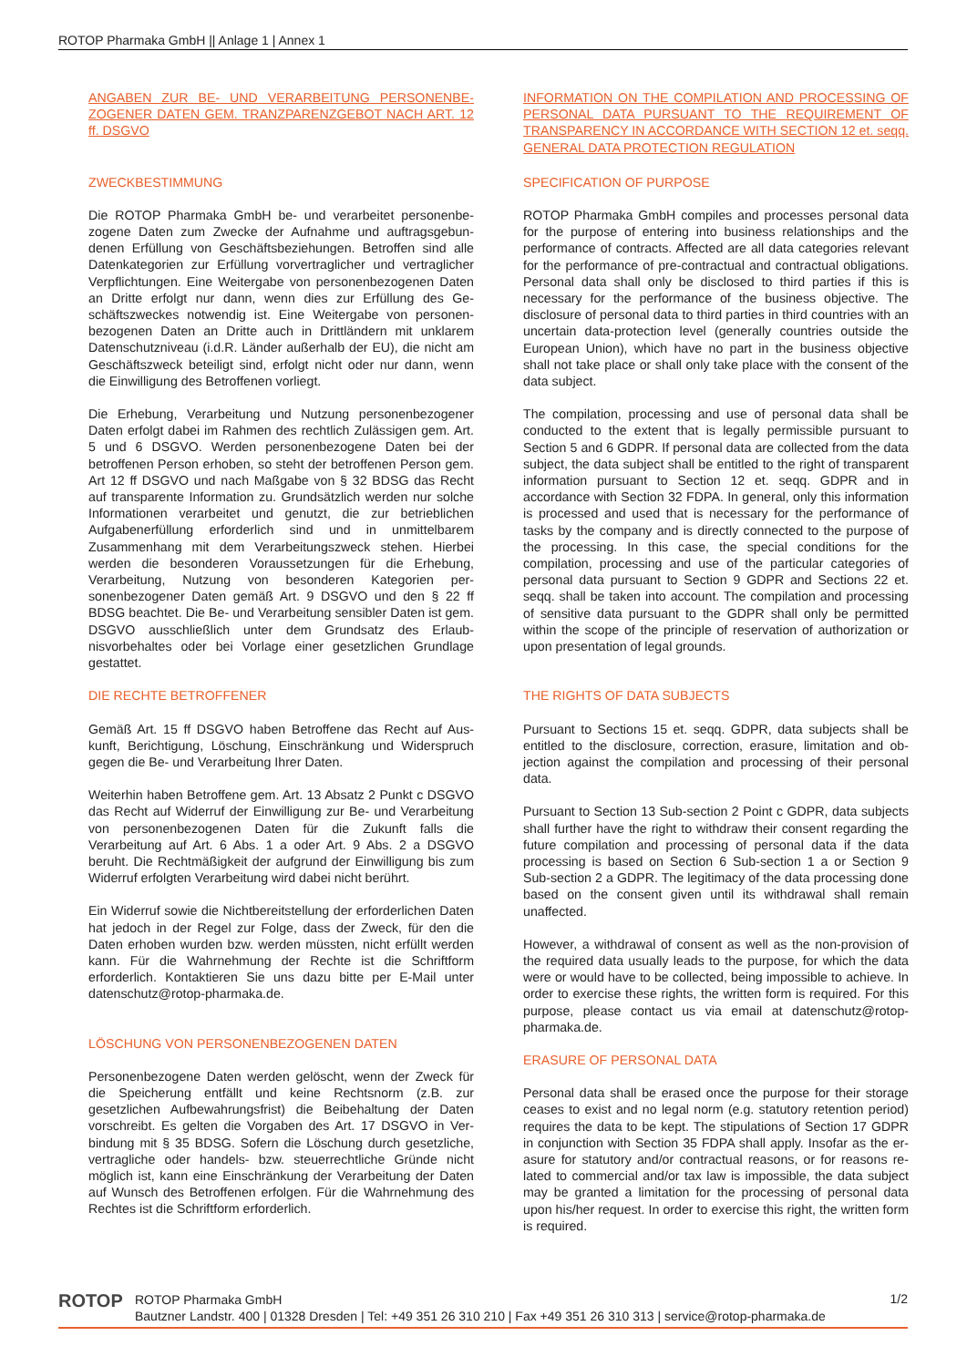ROTOP Pharmaka GmbH || Anlage 1 | Annex 1
ANGABEN ZUR BE- UND VERARBEITUNG PERSONENBE­ZOGENER DATEN GEM. TRANZPARENZGEBOT NACH ART. 12 ff. DSGVO
ZWECKBESTIMMUNG
Die ROTOP Pharmaka GmbH be- und verarbeitet personenbe­zogene Daten zum Zwecke der Aufnahme und auftragsgebun­denen Erfüllung von Geschäftsbeziehungen. Betroffen sind alle Datenkategorien zur Erfüllung vorvertraglicher und vertraglicher Verpflichtungen. Eine Weitergabe von personenbezogenen Da­ten an Dritte erfolgt nur dann, wenn dies zur Erfüllung des Ge­schäftszweckes notwendig ist. Eine Weitergabe von personen­bezogenen Daten an Dritte auch in Drittländern mit unklarem Datenschutzniveau (i.d.R. Länder außerhalb der EU), die nicht am Geschäftszweck beteiligt sind, erfolgt nicht oder nur dann, wenn die Einwilligung des Betroffenen vorliegt.
Die Erhebung, Verarbeitung und Nutzung personenbezogener Daten erfolgt dabei im Rahmen des rechtlich Zulässigen gem. Art. 5 und 6 DSGVO. Werden personenbezogene Daten bei der betroffenen Person erhoben, so steht der betroffenen Person gem. Art 12 ff DSGVO und nach Maßgabe von § 32 BDSG das Recht auf transparente Information zu. Grundsätzlich werden nur solche Informationen verarbeitet und genutzt, die zur be­trieblichen Aufgabenerfüllung erforderlich sind und in unmittel­barem Zusammenhang mit dem Verarbeitungszweck stehen. Hierbei werden die besonderen Voraussetzungen für die Erhe­bung, Verarbeitung, Nutzung von besonderen Kategorien per­sonenbezogener Daten gemäß Art. 9 DSGVO und den § 22 ff BDSG beachtet. Die Be- und Verarbeitung sensibler Daten ist gem. DSGVO ausschließlich unter dem Grundsatz des Erlaub­nisvorbehaltes oder bei Vorlage einer gesetzlichen Grundlage gestattet.
DIE RECHTE BETROFFENER
Gemäß Art. 15 ff DSGVO haben Betroffene das Recht auf Aus­kunft, Berichtigung, Löschung, Einschränkung und Widerspruch gegen die Be- und Verarbeitung Ihrer Daten.
Weiterhin haben Betroffene gem. Art. 13 Absatz 2 Punkt c DSGVO das Recht auf Widerruf der Einwilligung zur Be- und Verarbeitung von personenbezogenen Daten für die Zukunft falls die Verarbeitung auf Art. 6 Abs. 1 a oder Art. 9 Abs. 2 a DSGVO beruht. Die Rechtmäßigkeit der aufgrund der Einwilli­gung bis zum Widerruf erfolgten Verarbeitung wird dabei nicht berührt.
Ein Widerruf sowie die Nichtbereitstellung der erforderlichen Daten hat jedoch in der Regel zur Folge, dass der Zweck, für den die Daten erhoben wurden bzw. werden müssten, nicht erfüllt werden kann. Für die Wahrnehmung der Rechte ist die Schriftform erforderlich. Kontaktieren Sie uns dazu bitte per E-Mail unter datenschutz@rotop-pharmaka.de.
LÖSCHUNG VON PERSONENBEZOGENEN DATEN
Personenbezogene Daten werden gelöscht, wenn der Zweck für die Speicherung entfällt und keine Rechtsnorm (z.B. zur gesetzlichen Aufbewahrungsfrist) die Beibehaltung der Daten vorschreibt. Es gelten die Vorgaben des Art. 17 DSGVO in Ver­bindung mit § 35 BDSG. Sofern die Löschung durch gesetz­liche, vertragliche oder handels- bzw. steuerrechtliche Gründe nicht möglich ist, kann eine Einschränkung der Verarbeitung der Daten auf Wunsch des Betroffenen erfolgen. Für die Wahrneh­mung des Rechtes ist die Schriftform erforderlich.
INFORMATION ON THE COMPILATION AND PROCESSING OF PERSONAL DATA PURSUANT TO THE REQUIREMENT OF TRANSPARENCY IN ACCORDANCE WITH SECTION 12 et. seqq. GENERAL DATA PROTECTION REGULATION
SPECIFICATION OF PURPOSE
ROTOP Pharmaka GmbH compiles and processes personal data for the purpose of entering into business relationships and the performance of contracts. Affected are all data categories rele­vant for the performance of pre-contractual and contractual obli­gations. Personal data shall only be disclosed to third parties if this is necessary for the performance of the business objective. The disclosure of personal data to third parties in third countries with an uncertain data-protection level (generally countries out­side the European Union), which have no part in the business objective shall not take place or shall only take place with the consent of the data subject.
The compilation, processing and use of personal data shall be conducted to the extent that is legally permissible pursuant to Section 5 and 6 GDPR. If personal data are collected from the data subject, the data subject shall be entitled to the right of transparent information pursuant to Section 12 et. seqq. GDPR and in accordance with Section 32 FDPA. In general, only this information is processed and used that is necessary for the per­formance of tasks by the company and is directly connected to the purpose of the processing. In this case, the special conditions for the compilation, processing and use of the particular catego­ries of personal data pursuant to Section 9 GDPR and Sections 22 et. seqq. shall be taken into account. The compilation and processing of sensitive data pursuant to the GDPR shall only be permitted within the scope of the principle of reservation of aut­horization or upon presentation of legal grounds.
THE RIGHTS OF DATA SUBJECTS
Pursuant to Sections 15 et. seqq. GDPR, data subjects shall be entitled to the disclosure, correction, erasure, limitation and ob­jection against the compilation and processing of their personal data.
Pursuant to Section 13 Sub-section 2 Point c GDPR, data sub­jects shall further have the right to withdraw their consent regar­ding the future compilation and processing of personal data if the data processing is based on Section 6 Sub-section 1 a or Section 9 Sub-section 2 a GDPR. The legitimacy of the data processing done based on the consent given until its withdrawal shall remain unaffected.
However, a withdrawal of consent as well as the non-provision of the required data usually leads to the purpose, for which the data were or would have to be collected, being impossible to achieve. In order to exercise these rights, the written form is required. For this purpose, please contact us via email at datenschutz@rotop-pharmaka.de.
ERASURE OF PERSONAL DATA
Personal data shall be erased once the purpose for their storage ceases to exist and no legal norm (e.g. statutory retention period) requires the data to be kept. The stipulations of Section 17 GDPR in conjunction with Section 35 FDPA shall apply. Insofar as the er­asure for statutory and/or contractual reasons, or for reasons re­lated to commercial and/or tax law is impossible, the data subject may be granted a limitation for the processing of personal data upon his/her request. In order to exercise this right, the written form is required.
ROTOP
ROTOP Pharmaka GmbH
Bautzner Landstr. 400 | 01328 Dresden | Tel: +49 351 26 310 210 | Fax +49 351 26 310 313 | service@rotop-pharmaka.de
1/2